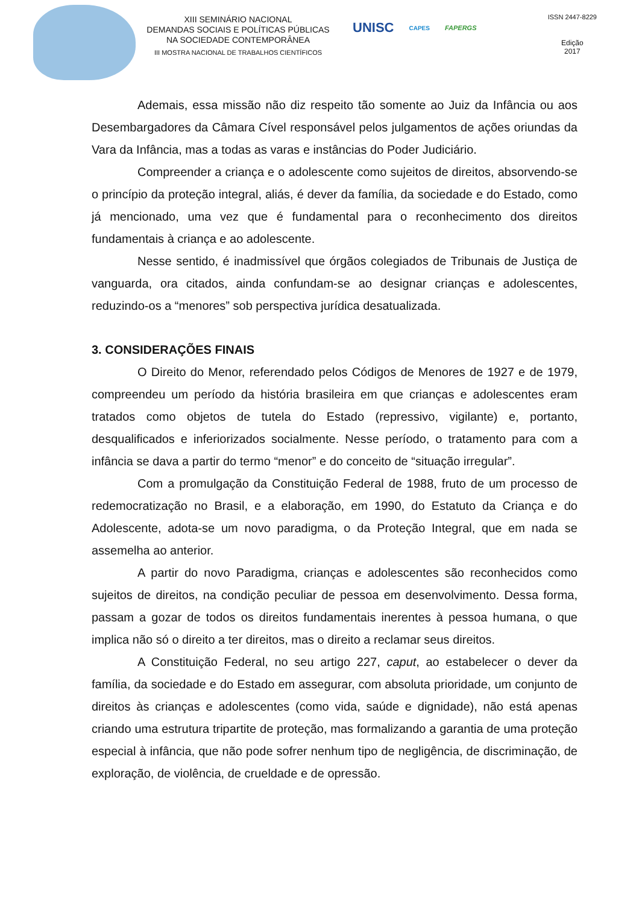XIII SEMINÁRIO NACIONAL
DEMANDAS SOCIAIS E POLÍTICAS PÚBLICAS
NA SOCIEDADE CONTEMPORÂNEA
III MOSTRA NACIONAL DE TRABALHOS CIENTÍFICOS
UNISC CAPES FAPERGS
ISSN 2447-8229
Edição
2017
Ademais, essa missão não diz respeito tão somente ao Juiz da Infância ou aos Desembargadores da Câmara Cível responsável pelos julgamentos de ações oriundas da Vara da Infância, mas a todas as varas e instâncias do Poder Judiciário.
Compreender a criança e o adolescente como sujeitos de direitos, absorvendo-se o princípio da proteção integral, aliás, é dever da família, da sociedade e do Estado, como já mencionado, uma vez que é fundamental para o reconhecimento dos direitos fundamentais à criança e ao adolescente.
Nesse sentido, é inadmissível que órgãos colegiados de Tribunais de Justiça de vanguarda, ora citados, ainda confundam-se ao designar crianças e adolescentes, reduzindo-os a “menores” sob perspectiva jurídica desatualizada.
3. CONSIDERAÇÕES FINAIS
O Direito do Menor, referendado pelos Códigos de Menores de 1927 e de 1979, compreendeu um período da história brasileira em que crianças e adolescentes eram tratados como objetos de tutela do Estado (repressivo, vigilante) e, portanto, desqualificados e inferiorizados socialmente. Nesse período, o tratamento para com a infância se dava a partir do termo “menor” e do conceito de “situação irregular”.
Com a promulgação da Constituição Federal de 1988, fruto de um processo de redemocratização no Brasil, e a elaboração, em 1990, do Estatuto da Criança e do Adolescente, adota-se um novo paradigma, o da Proteção Integral, que em nada se assemelha ao anterior.
A partir do novo Paradigma, crianças e adolescentes são reconhecidos como sujeitos de direitos, na condição peculiar de pessoa em desenvolvimento. Dessa forma, passam a gozar de todos os direitos fundamentais inerentes à pessoa humana, o que implica não só o direito a ter direitos, mas o direito a reclamar seus direitos.
A Constituição Federal, no seu artigo 227, caput, ao estabelecer o dever da família, da sociedade e do Estado em assegurar, com absoluta prioridade, um conjunto de direitos às crianças e adolescentes (como vida, saúde e dignidade), não está apenas criando uma estrutura tripartite de proteção, mas formalizando a garantia de uma proteção especial à infância, que não pode sofrer nenhum tipo de negligência, de discriminação, de exploração, de violência, de crueldade e de opressão.